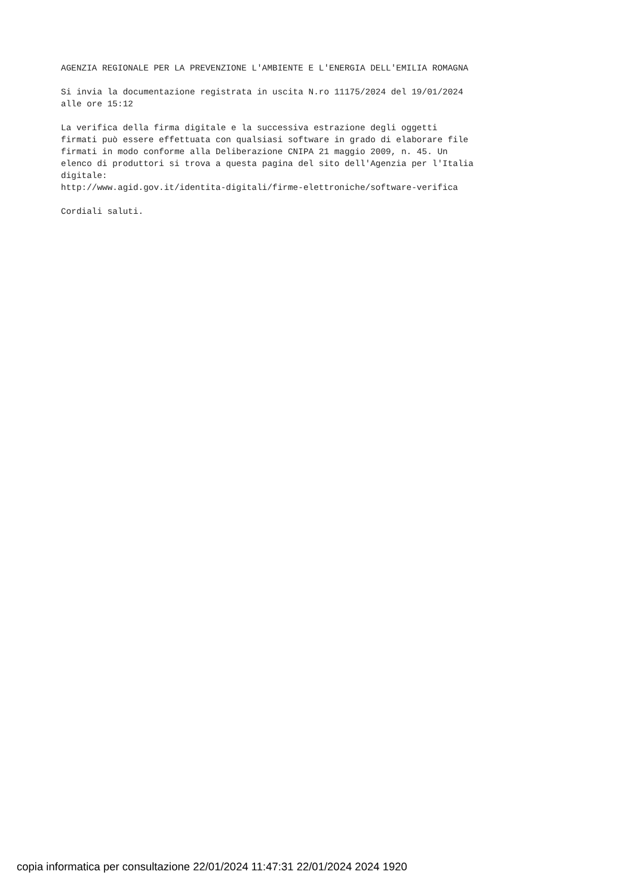AGENZIA REGIONALE PER LA PREVENZIONE L'AMBIENTE E L'ENERGIA DELL'EMILIA ROMAGNA
Si invia la documentazione registrata in uscita N.ro 11175/2024 del 19/01/2024 alle ore 15:12
La verifica della firma digitale e la successiva estrazione degli oggetti firmati può essere effettuata con qualsiasi software in grado di elaborare file firmati in modo conforme alla Deliberazione CNIPA 21 maggio 2009, n. 45. Un elenco di produttori si trova a questa pagina del sito dell'Agenzia per l'Italia digitale: http://www.agid.gov.it/identita-digitali/firme-elettroniche/software-verifica
Cordiali saluti.
copia informatica per consultazione 22/01/2024 11:47:31 22/01/2024 2024 1920